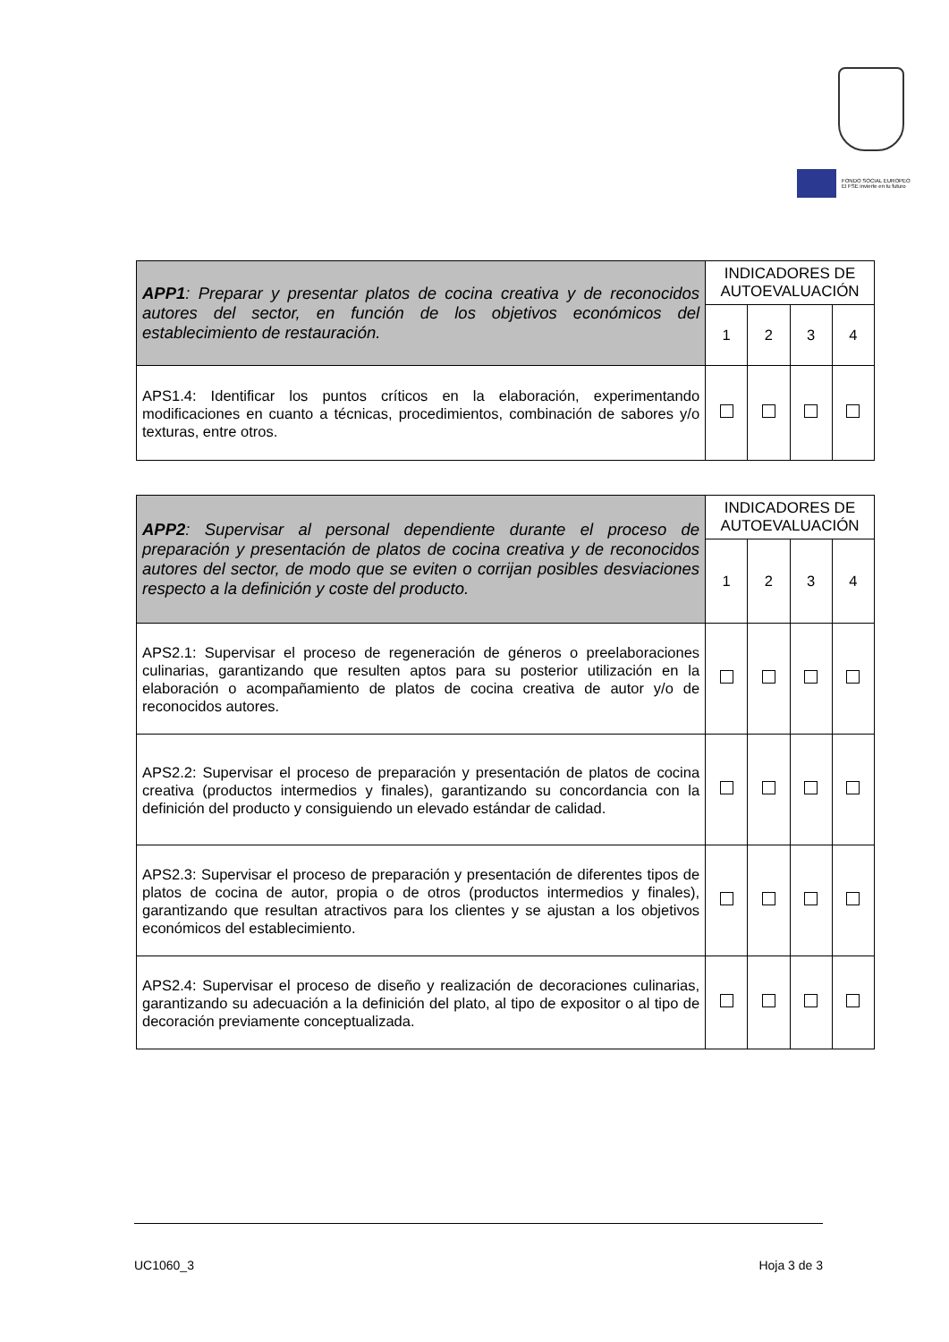FONDO SOCIAL EUROPEO
El FSE invierte en tu futuro
| APP1 : Preparar y presentar platos de cocina creativa y de reconocidos autores del sector, en función de los objetivos económicos del establecimiento de restauración. | INDICADORES DE AUTOEVALUACIÓN | | | |
| | 1 | 2 | 3 | 4 |
| APS1.4: Identificar los puntos críticos en la elaboración, experimentando modificaciones en cuanto a técnicas, procedimientos, combinación de sabores y/o texturas, entre otros. | | | | |
| APP2 : Supervisar al personal dependiente durante el proceso de preparación y presentación de platos de cocina creativa y de reconocidos autores del sector, de modo que se eviten o corrijan posibles desviaciones respecto a la definición y coste del producto. | INDICADORES DE AUTOEVALUACIÓN | | | |
| | 1 | 2 | 3 | 4 |
| APS2.1: Supervisar el proceso de regeneración de géneros o preelaboraciones culinarias, garantizando que resulten aptos para su posterior utilización en la elaboración o acompañamiento de platos de cocina creativa de autor y/o de reconocidos autores. | | | | |
| APS2.2: Supervisar el proceso de preparación y presentación de platos de cocina creativa (productos intermedios y finales), garantizando su concordancia con la definición del producto y consiguiendo un elevado estándar de calidad. | | | | |
| APS2.3: Supervisar el proceso de preparación y presentación de diferentes tipos de platos de cocina de autor, propia o de otros (productos intermedios y finales), garantizando que resultan atractivos para los clientes y se ajustan a los objetivos económicos del establecimiento. | | | | |
| APS2.4: Supervisar el proceso de diseño y realización de decoraciones culinarias, garantizando su adecuación a la definición del plato, al tipo de expositor o al tipo de decoración previamente conceptualizada. | | | | |
UC1060_3 Hoja 3 de 3